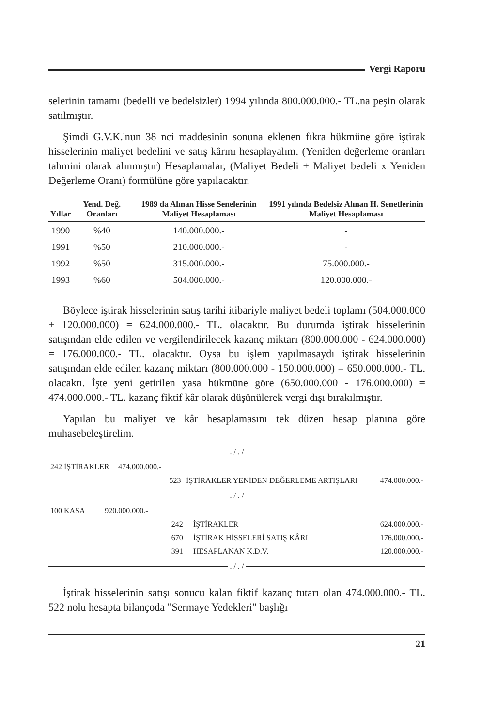Vergi Raporu
selerinin tamamı (bedelli ve bedelsizler) 1994 yılında 800.000.000.- TL.na peşin olarak satılmıştır.
Şimdi G.V.K.'nun 38 nci maddesinin sonuna eklenen fıkra hükmüne göre iştirak hisselerinin maliyet bedelini ve satış kârını hesaplayalım. (Yeniden değerleme oranları tahmini olarak alınmıştır) Hesaplamalar, (Maliyet Bedeli + Maliyet bedeli x Yeniden Değerleme Oranı) formülüne göre yapılacaktır.
| Yıllar | Yend. Değ. Oranları | 1989 da Alınan Hisse Senelerinin Maliyet Hesaplaması | 1991 yılında Bedelsiz Alınan H. Senetlerinin Maliyet Hesaplaması |
| --- | --- | --- | --- |
| 1990 | %40 | 140.000.000.- | - |
| 1991 | %50 | 210.000.000.- | - |
| 1992 | %50 | 315.000.000.- | 75.000.000.- |
| 1993 | %60 | 504.000.000.- | 120.000.000.- |
Böylece iştirak hisselerinin satış tarihi itibariyle maliyet bedeli toplamı (504.000.000 + 120.000.000) = 624.000.000.- TL. olacaktır. Bu durumda iştirak hisselerinin satışından elde edilen ve vergilendirilecek kazanç miktarı (800.000.000 - 624.000.000) = 176.000.000.- TL. olacaktır. Oysa bu işlem yapılmasaydı iştirak hisselerinin satışından elde edilen kazanç miktarı (800.000.000 - 150.000.000) = 650.000.000.- TL. olacaktı. İşte yeni getirilen yasa hükmüne göre (650.000.000 - 176.000.000) = 474.000.000.- TL. kazanç fiktif kâr olarak düşünülerek vergi dışı bırakılmıştır.
Yapılan bu maliyet ve kâr hesaplamasını tek düzen hesap planına göre muhasebeleştirelim.
. / . /
| 242 İŞTİRAKLER | 474.000.000.- | | | |
| | | 523 | İŞTİRAKLER YENİDEN DEĞERLEME ARTIŞLARI | 474.000.000.- |
. / . /
| 100 KASA | 920.000.000.- | | | |
| | | 242 | İŞTİRAKLER | 624.000.000.- |
| | | 670 | İŞTİRAK HİSSELERİ SATIŞ KÂRI | 176.000.000.- |
| | | 391 | HESAPLANAN K.D.V. | 120.000.000.- |
. / . /
İştirak hisselerinin satışı sonucu kalan fiktif kazanç tutarı olan 474.000.000.- TL. 522 nolu hesapta bilançoda "Sermaye Yedekleri" başlığı
21